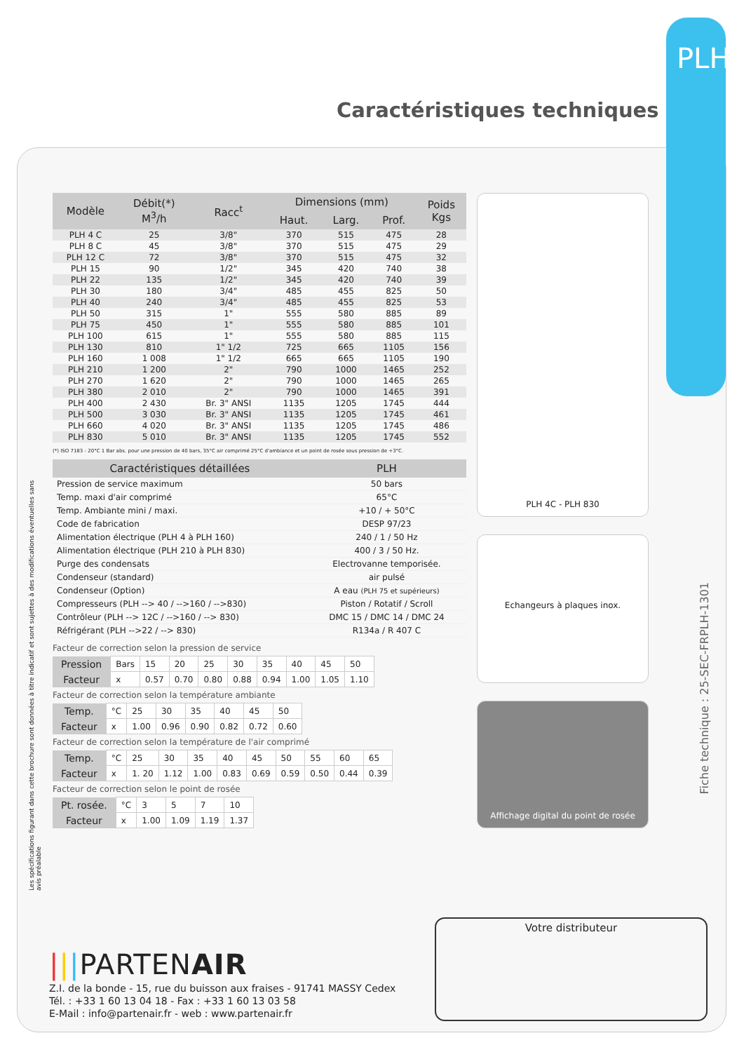PLH
Caractéristiques techniques
Fiche technique : 25-SEC-FRPLH-1301
Les spécifications figurant dans cette brochure sont données à titre indicatif et sont sujettes à des modifications éventuelles sans avis préalable
| Modèle | Débit(*) M<sup>3</sup>/h | Racc<sup>t</sup> | Dimensions (mm) | | | Poids Kgs |
| --- | --- | --- | --- | --- | --- | --- |
| | | | Haut. | Larg. | Prof. | |
| PLH 4 C | 25 | 3/8" | 370 | 515 | 475 | 28 |
| PLH 8 C | 45 | 3/8" | 370 | 515 | 475 | 29 |
| PLH 12 C | 72 | 3/8" | 370 | 515 | 475 | 32 |
| PLH 15 | 90 | 1/2" | 345 | 420 | 740 | 38 |
| PLH 22 | 135 | 1/2" | 345 | 420 | 740 | 39 |
| PLH 30 | 180 | 3/4" | 485 | 455 | 825 | 50 |
| PLH 40 | 240 | 3/4" | 485 | 455 | 825 | 53 |
| PLH 50 | 315 | 1" | 555 | 580 | 885 | 89 |
| PLH 75 | 450 | 1" | 555 | 580 | 885 | 101 |
| PLH 100 | 615 | 1" | 555 | 580 | 885 | 115 |
| PLH 130 | 810 | 1" 1/2 | 725 | 665 | 1105 | 156 |
| PLH 160 | 1 008 | 1" 1/2 | 665 | 665 | 1105 | 190 |
| PLH 210 | 1 200 | 2" | 790 | 1000 | 1465 | 252 |
| PLH 270 | 1 620 | 2" | 790 | 1000 | 1465 | 265 |
| PLH 380 | 2 010 | 2" | 790 | 1000 | 1465 | 391 |
| PLH 400 | 2 430 | Br. 3" ANSI | 1135 | 1205 | 1745 | 444 |
| PLH 500 | 3 030 | Br. 3" ANSI | 1135 | 1205 | 1745 | 461 |
| PLH 660 | 4 020 | Br. 3" ANSI | 1135 | 1205 | 1745 | 486 |
| PLH 830 | 5 010 | Br. 3" ANSI | 1135 | 1205 | 1745 | 552 |
(*) ISO 7183 - 20°C 1 Bar abs. pour une pression de 40 bars, 35°C air comprimé 25°C d'ambiance et un point de rosée sous pression de +3°C.
| Caractéristiques détaillées | PLH |
| --- | --- |
| Pression de service maximum | 50 bars |
| Temp. maxi d'air comprimé | 65°C |
| Temp. Ambiante mini / maxi. | +10 / + 50°C |
| Code de fabrication | DESP 97/23 |
| Alimentation électrique (PLH 4 à PLH 160) | 240 / 1 / 50 Hz |
| Alimentation électrique (PLH 210 à PLH 830) | 400 / 3 / 50 Hz. |
| Purge des condensats | Electrovanne temporisée. |
| Condenseur (standard) | air pulsé |
| Condenseur (Option) | A eau (PLH 75 et supérieurs) |
| Compresseurs (PLH --> 40 / -->160 / -->830) | Piston / Rotatif / Scroll |
| Contrôleur (PLH --> 12C / -->160 / --> 830) | DMC 15 / DMC 14 / DMC 24 |
| Réfrigérant (PLH -->22 / --> 830) | R134a / R 407 C |
Facteur de correction selon la pression de service
| Pression | Bars | 15 | 20 | 25 | 30 | 35 | 40 | 45 | 50 |
| Facteur | x | 0.57 | 0.70 | 0.80 | 0.88 | 0.94 | 1.00 | 1.05 | 1.10 |
Facteur de correction selon la température ambiante
| Temp. | °C | 25 | 30 | 35 | 40 | 45 | 50 |
| Facteur | x | 1.00 | 0.96 | 0.90 | 0.82 | 0.72 | 0.60 |
Facteur de correction selon la température de l'air comprimé
| Temp. | °C | 25 | 30 | 35 | 40 | 45 | 50 | 55 | 60 | 65 |
| Facteur | x | 1. 20 | 1.12 | 1.00 | 0.83 | 0.69 | 0.59 | 0.50 | 0.44 | 0.39 |
Facteur de correction selon le point de rosée
| Pt. rosée. | °C | 3 | 5 | 7 | 10 |
| Facteur | x | 1.00 | 1.09 | 1.19 | 1.37 |
PLH 4C - PLH 830
Echangeurs à plaques inox.
Affichage digital du point de rosée
|||PARTENAIR
Z.I. de la bonde - 15, rue du buisson aux fraises - 91741 MASSY Cedex
Tél. : +33 1 60 13 04 18 - Fax : +33 1 60 13 03 58
E-Mail : info@partenair.fr - web : www.partenair.fr
Votre distributeur